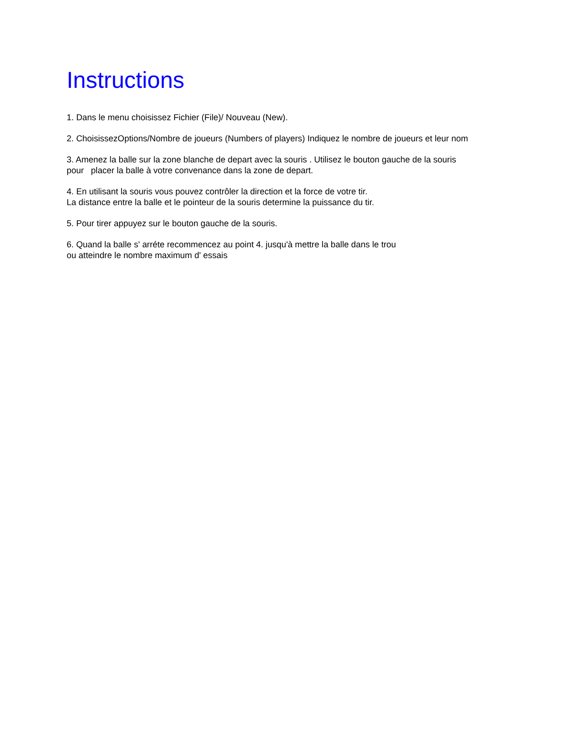Instructions
1. Dans le menu choisissez Fichier (File)/ Nouveau (New).
2. ChoisissezOptions/Nombre de joueurs (Numbers of players) Indiquez le nombre de joueurs et leur nom
3. Amenez la balle sur la zone blanche de depart avec la souris . Utilisez le bouton gauche de la souris
pour placer la balle à votre convenance dans la zone de depart.
4. En utilisant la souris vous pouvez contrôler la direction et la force de votre tir.
La distance entre la balle et le pointeur de la souris determine la puissance du tir.
5. Pour tirer appuyez sur le bouton gauche de la souris.
6. Quand la balle s' arréte recommencez au point 4. jusqu'à mettre la balle dans le trou
ou atteindre le nombre maximum d' essais